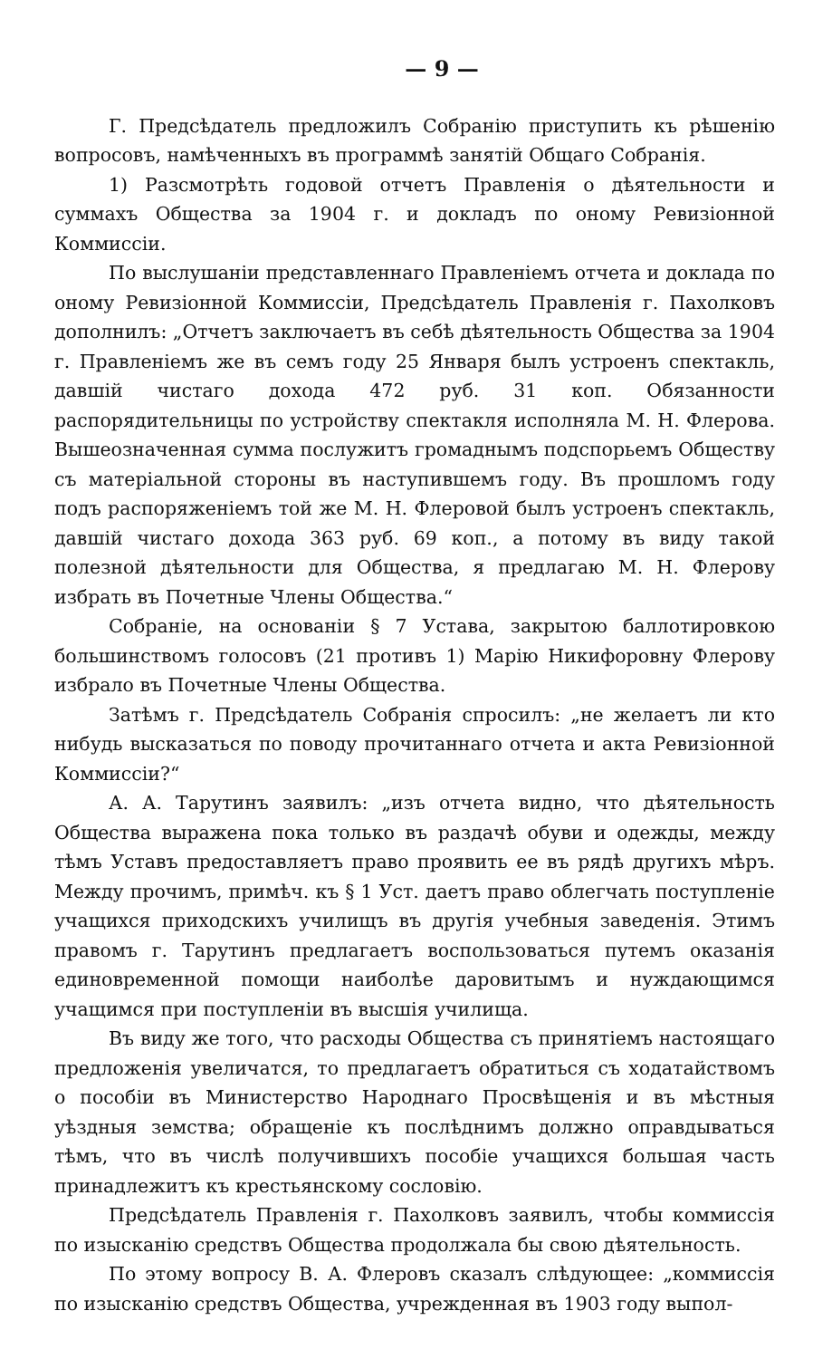— 9 —
Г. Предсѣдатель предложилъ Собранію приступить къ рѣшенію вопросовъ, намѣченныхъ въ программѣ занятій Общаго Собранія.
1) Разсмотрѣть годовой отчетъ Правленія о дѣятельности и суммахъ Общества за 1904 г. и докладъ по оному Ревизіонной Коммиссіи.
По выслушаніи представленнаго Правленіемъ отчета и доклада по оному Ревизіонной Коммиссіи, Предсѣдатель Правленія г. Пахолковъ дополнилъ: „Отчетъ заключаетъ въ себѣ дѣятельность Общества за 1904 г. Правленіемъ же въ семъ году 25 Января былъ устроенъ спектакль, давшій чистаго дохода 472 руб. 31 коп. Обязанности распорядительницы по устройству спектакля исполняла М. Н. Флерова. Вышеозначенная сумма послужитъ громаднымъ подспорьемъ Обществу съ матеріальной стороны въ наступившемъ году. Въ прошломъ году подъ распоряженіемъ той же М. Н. Флеровой былъ устроенъ спектакль, давшій чистаго дохода 363 руб. 69 коп., а потому въ виду такой полезной дѣятельности для Общества, я предлагаю М. Н. Флерову избрать въ Почетные Члены Общества.“
Собраніе, на основаніи § 7 Устава, закрытою баллотировкою большинствомъ голосовъ (21 противъ 1) Марію Никифоровну Флерову избрало въ Почетные Члены Общества.
Затѣмъ г. Предсѣдатель Собранія спросилъ: „не желаетъ ли кто нибудь высказаться по поводу прочитаннаго отчета и акта Ревизіонной Коммиссіи?“
А. А. Тарутинъ заявилъ: „изъ отчета видно, что дѣятельность Общества выражена пока только въ раздачѣ обуви и одежды, между тѣмъ Уставъ предоставляетъ право проявить ее въ рядѣ другихъ мѣръ. Между прочимъ, примѣч. къ § 1 Уст. даетъ право облегчать поступленіе учащихся приходскихъ училищъ въ другія учебныя заведенія. Этимъ правомъ г. Тарутинъ предлагаетъ воспользоваться путемъ оказанія единовременной помощи наиболѣе даровитымъ и нуждающимся учащимся при поступленіи въ высшія училища.
Въ виду же того, что расходы Общества съ принятіемъ настоящаго предложенія увеличатся, то предлагаетъ обратиться съ ходатайствомъ о пособіи въ Министерство Народнаго Просвѣщенія и въ мѣстныя уѣздныя земства; обращеніе къ послѣднимъ должно оправдываться тѣмъ, что въ числѣ получившихъ пособіе учащихся большая часть принадлежитъ къ крестьянскому сословію.
Предсѣдатель Правленія г. Пахолковъ заявилъ, чтобы коммиссія по изысканію средствъ Общества продолжала бы свою дѣятельность.
По этому вопросу В. А. Флеровъ сказалъ слѣдующее: „коммиссія по изысканію средствъ Общества, учрежденная въ 1903 году выпол-